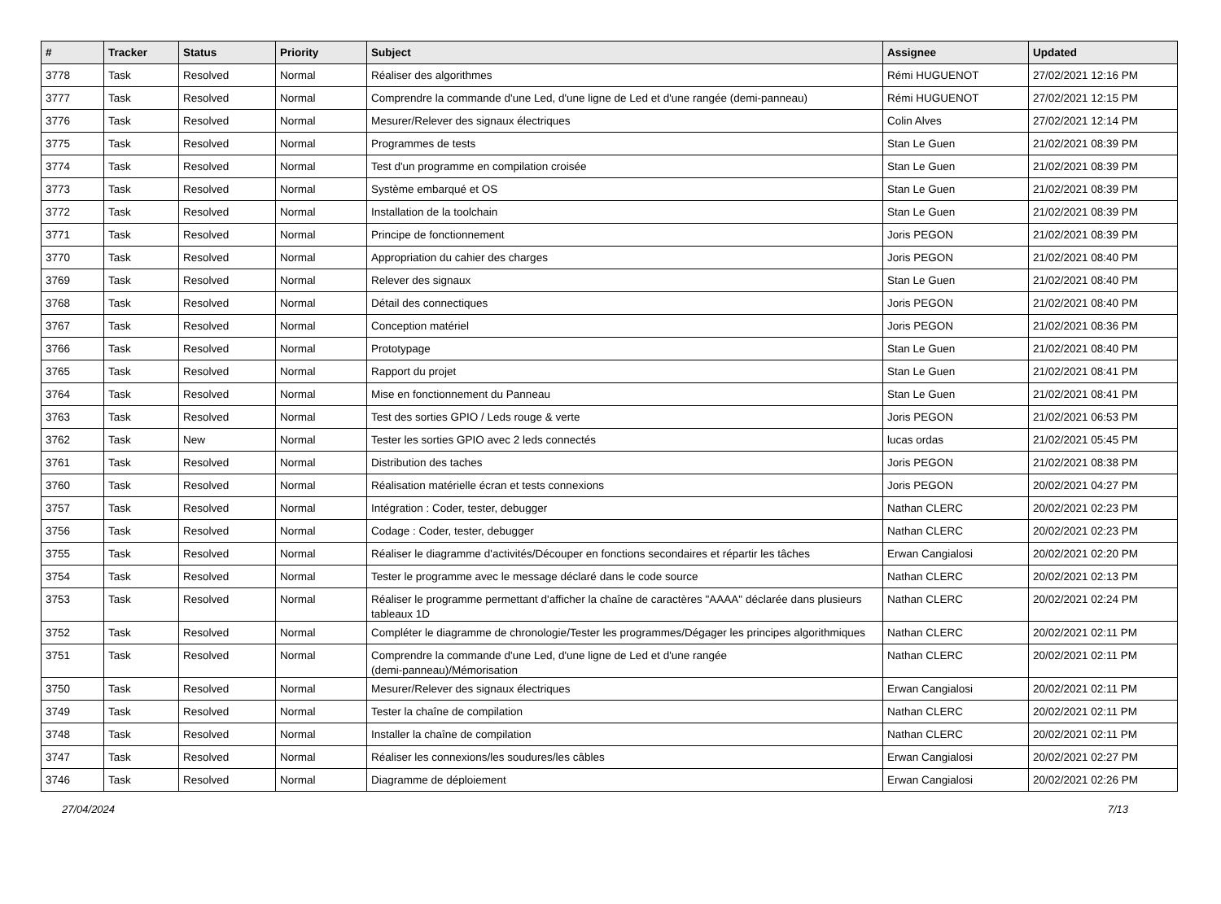| # | Tracker | Status | Priority | Subject | Assignee | Updated |
| --- | --- | --- | --- | --- | --- | --- |
| 3778 | Task | Resolved | Normal | Réaliser des algorithmes | Rémi HUGUENOT | 27/02/2021 12:16 PM |
| 3777 | Task | Resolved | Normal | Comprendre la commande d'une Led, d'une ligne de Led et d'une rangée (demi-panneau) | Rémi HUGUENOT | 27/02/2021 12:15 PM |
| 3776 | Task | Resolved | Normal | Mesurer/Relever des signaux électriques | Colin Alves | 27/02/2021 12:14 PM |
| 3775 | Task | Resolved | Normal | Programmes de tests | Stan Le Guen | 21/02/2021 08:39 PM |
| 3774 | Task | Resolved | Normal | Test d'un programme en compilation croisée | Stan Le Guen | 21/02/2021 08:39 PM |
| 3773 | Task | Resolved | Normal | Système embarqué et OS | Stan Le Guen | 21/02/2021 08:39 PM |
| 3772 | Task | Resolved | Normal | Installation de la toolchain | Stan Le Guen | 21/02/2021 08:39 PM |
| 3771 | Task | Resolved | Normal | Principe de fonctionnement | Joris PEGON | 21/02/2021 08:39 PM |
| 3770 | Task | Resolved | Normal | Appropriation du cahier des charges | Joris PEGON | 21/02/2021 08:40 PM |
| 3769 | Task | Resolved | Normal | Relever des signaux | Stan Le Guen | 21/02/2021 08:40 PM |
| 3768 | Task | Resolved | Normal | Détail des connectiques | Joris PEGON | 21/02/2021 08:40 PM |
| 3767 | Task | Resolved | Normal | Conception matériel | Joris PEGON | 21/02/2021 08:36 PM |
| 3766 | Task | Resolved | Normal | Prototypage | Stan Le Guen | 21/02/2021 08:40 PM |
| 3765 | Task | Resolved | Normal | Rapport du projet | Stan Le Guen | 21/02/2021 08:41 PM |
| 3764 | Task | Resolved | Normal | Mise en fonctionnement du Panneau | Stan Le Guen | 21/02/2021 08:41 PM |
| 3763 | Task | Resolved | Normal | Test des sorties GPIO / Leds rouge & verte | Joris PEGON | 21/02/2021 06:53 PM |
| 3762 | Task | New | Normal | Tester les sorties GPIO avec 2 leds connectés | lucas ordas | 21/02/2021 05:45 PM |
| 3761 | Task | Resolved | Normal | Distribution des taches | Joris PEGON | 21/02/2021 08:38 PM |
| 3760 | Task | Resolved | Normal | Réalisation matérielle écran et tests connexions | Joris PEGON | 20/02/2021 04:27 PM |
| 3757 | Task | Resolved | Normal | Intégration : Coder, tester, debugger | Nathan CLERC | 20/02/2021 02:23 PM |
| 3756 | Task | Resolved | Normal | Codage : Coder, tester, debugger | Nathan CLERC | 20/02/2021 02:23 PM |
| 3755 | Task | Resolved | Normal | Réaliser le diagramme d'activités/Découper en fonctions secondaires et répartir les tâches | Erwan Cangialosi | 20/02/2021 02:20 PM |
| 3754 | Task | Resolved | Normal | Tester le programme avec le message déclaré dans le code source | Nathan CLERC | 20/02/2021 02:13 PM |
| 3753 | Task | Resolved | Normal | Réaliser le programme permettant d'afficher la chaîne de caractères "AAAA" déclarée dans plusieurs tableaux 1D | Nathan CLERC | 20/02/2021 02:24 PM |
| 3752 | Task | Resolved | Normal | Compléter le diagramme de chronologie/Tester les programmes/Dégager les principes algorithmiques | Nathan CLERC | 20/02/2021 02:11 PM |
| 3751 | Task | Resolved | Normal | Comprendre la commande d'une Led, d'une ligne de Led et d'une rangée (demi-panneau)/Mémorisation | Nathan CLERC | 20/02/2021 02:11 PM |
| 3750 | Task | Resolved | Normal | Mesurer/Relever des signaux électriques | Erwan Cangialosi | 20/02/2021 02:11 PM |
| 3749 | Task | Resolved | Normal | Tester la chaîne de compilation | Nathan CLERC | 20/02/2021 02:11 PM |
| 3748 | Task | Resolved | Normal | Installer la chaîne de compilation | Nathan CLERC | 20/02/2021 02:11 PM |
| 3747 | Task | Resolved | Normal | Réaliser les connexions/les soudures/les câbles | Erwan Cangialosi | 20/02/2021 02:27 PM |
| 3746 | Task | Resolved | Normal | Diagramme de déploiement | Erwan Cangialosi | 20/02/2021 02:26 PM |
27/04/2024 7/13